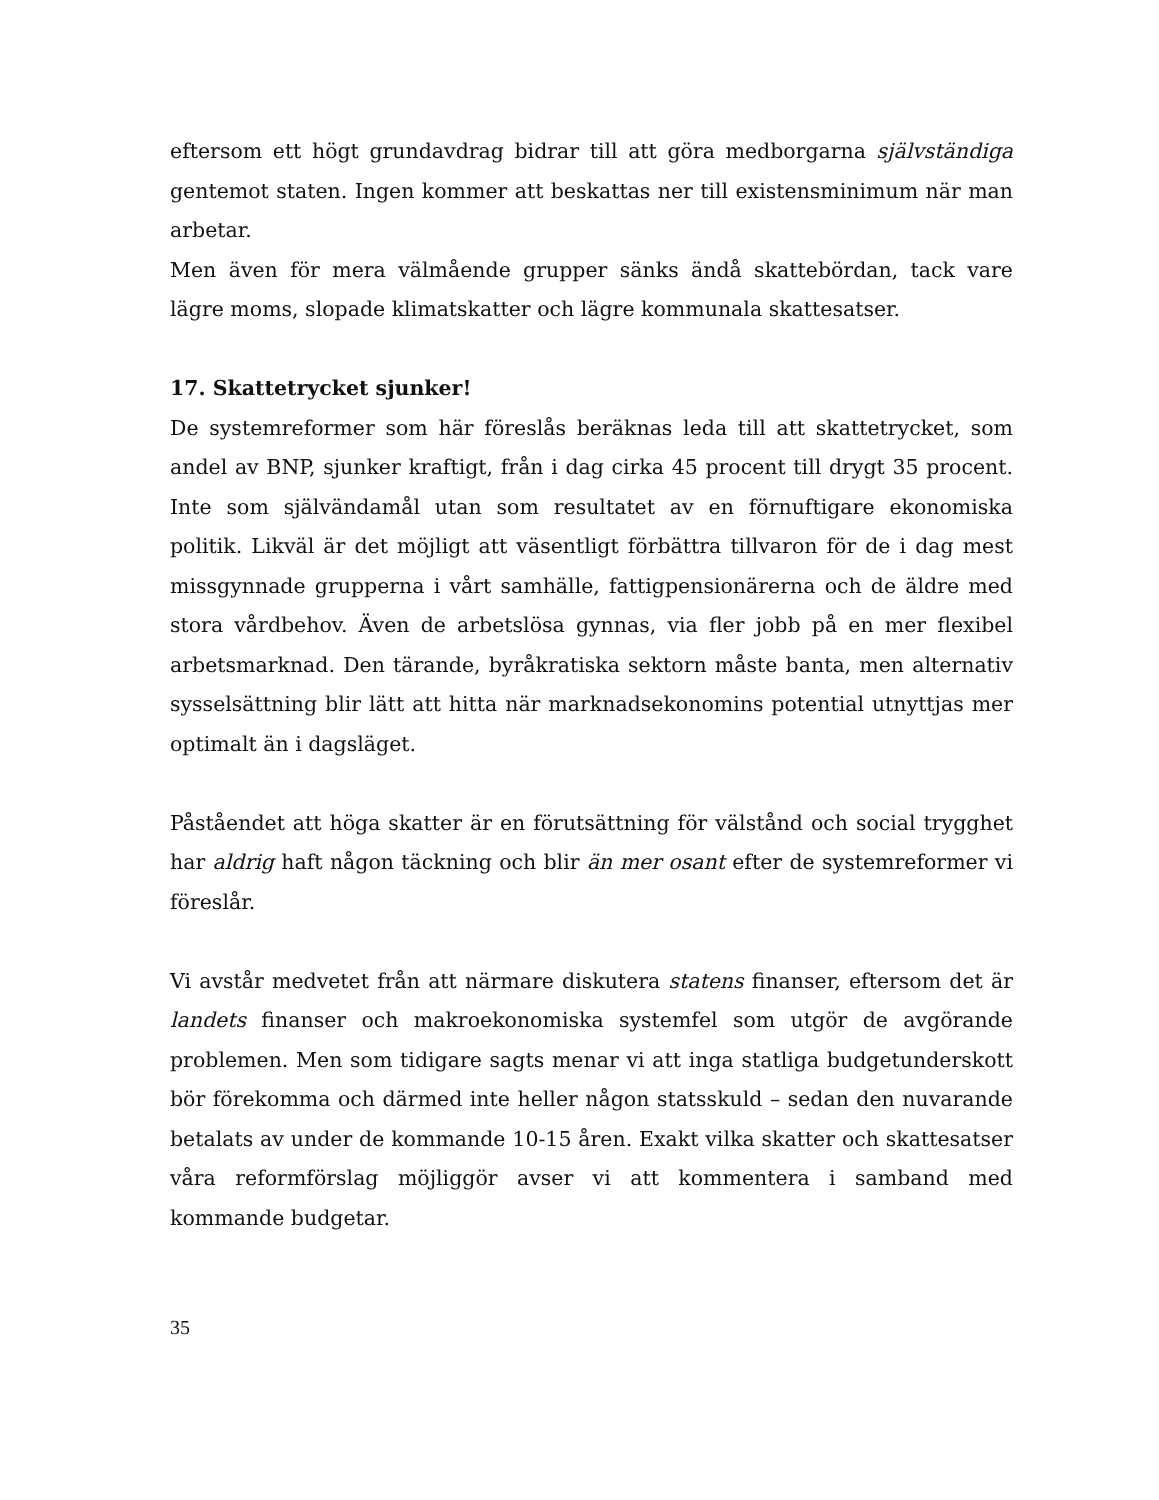eftersom ett högt grundavdrag bidrar till att göra medborgarna självständiga gentemot staten. Ingen kommer att beskattas ner till existensminimum när man arbetar.
Men även för mera välmående grupper sänks ändå skattebördan, tack vare lägre moms, slopade klimatskatter och lägre kommunala skattesatser.
17. Skattetrycket sjunker!
De systemreformer som här föreslås beräknas leda till att skattetrycket, som andel av BNP, sjunker kraftigt, från i dag cirka 45 procent till drygt 35 procent. Inte som självändamål utan som resultatet av en förnuftigare ekonomiska politik. Likväl är det möjligt att väsentligt förbättra tillvaron för de i dag mest missgynnade grupperna i vårt samhälle, fattigpensionärerna och de äldre med stora vårdbehov. Även de arbetslösa gynnas, via fler jobb på en mer flexibel arbetsmarknad. Den tärande, byråkratiska sektorn måste banta, men alternativ sysselsättning blir lätt att hitta när marknadsekonomins potential utnyttjas mer optimalt än i dagsläget.
Påståendet att höga skatter är en förutsättning för välstånd och social trygghet har aldrig haft någon täckning och blir än mer osant efter de systemreformer vi föreslår.
Vi avstår medvetet från att närmare diskutera statens finanser, eftersom det är landets finanser och makroekonomiska systemfel som utgör de avgörande problemen. Men som tidigare sagts menar vi att inga statliga budgetunderskott bör förekomma och därmed inte heller någon statsskuld – sedan den nuvarande betalats av under de kommande 10-15 åren. Exakt vilka skatter och skattesatser våra reformförslag möjliggör avser vi att kommentera i samband med kommande budgetar.
35